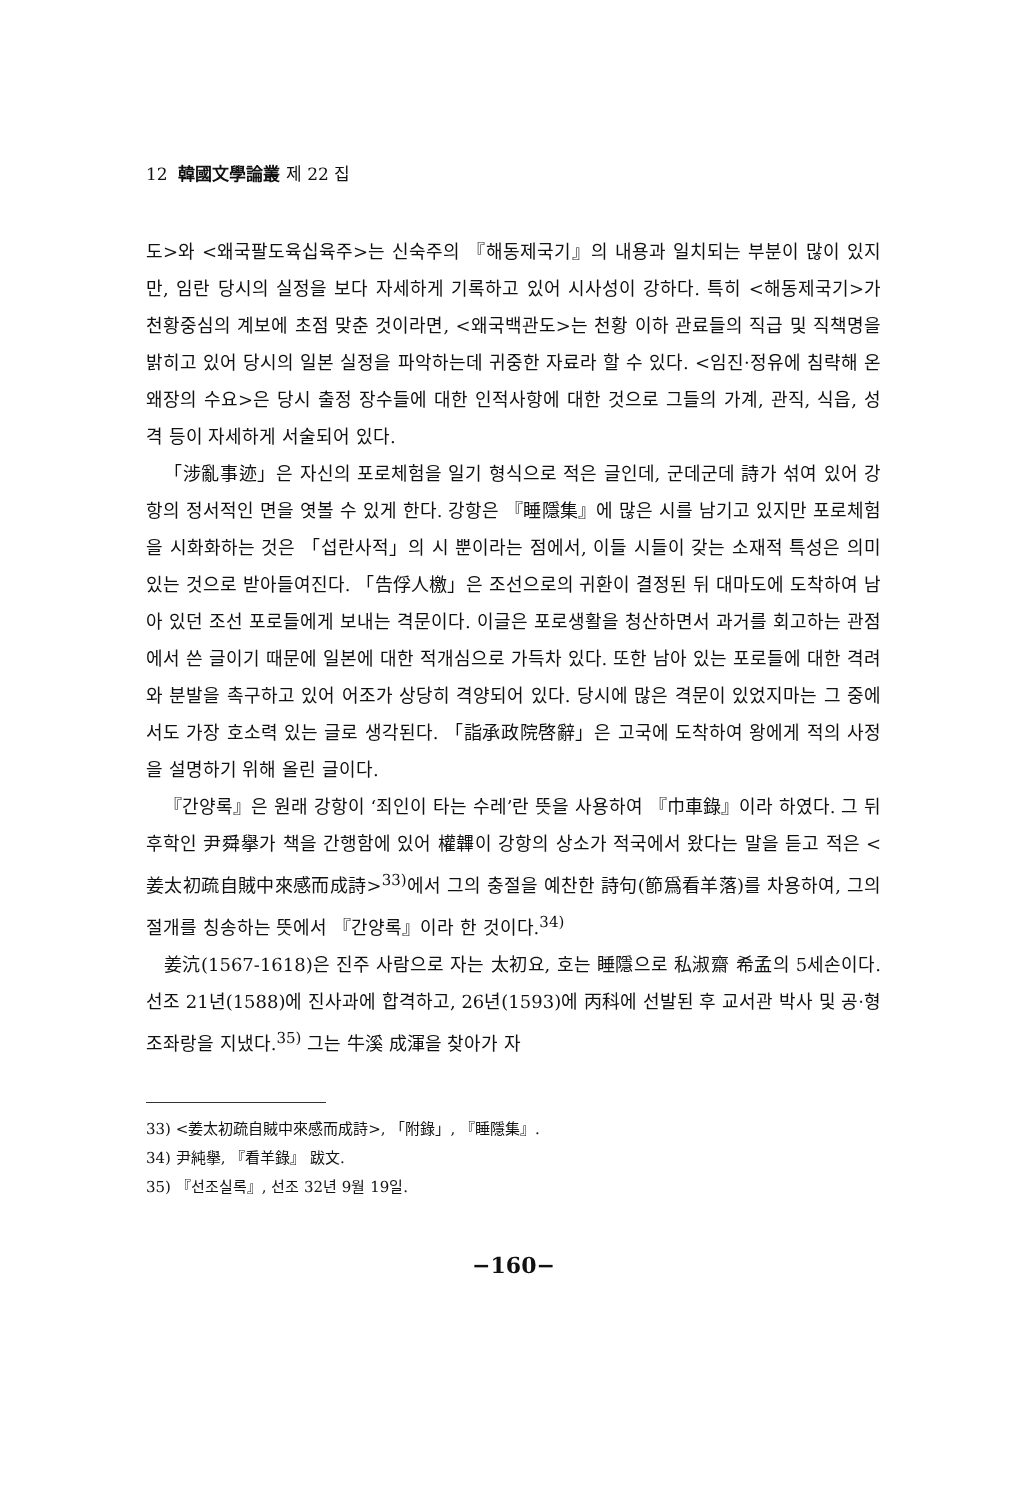12 韓國文學論叢 제 22 집
도>와 <왜국팔도육십육주>는 신숙주의 『해동제국기』의 내용과 일치되는 부분이 많이 있지만, 임란 당시의 실정을 보다 자세하게 기록하고 있어 시사성이 강하다. 특히 <해동제국기>가 천황중심의 계보에 초점 맞춘 것이라면, <왜국백관도>는 천황 이하 관료들의 직급 및 직책명을 밝히고 있어 당시의 일본 실정을 파악하는데 귀중한 자료라 할 수 있다. <임진·정유에 침략해 온 왜장의 수요>은 당시 출정 장수들에 대한 인적사항에 대한 것으로 그들의 가계, 관직, 식읍, 성격 등이 자세하게 서술되어 있다.
「涉亂事迹」은 자신의 포로체험을 일기 형식으로 적은 글인데, 군데군데 詩가 섞여 있어 강항의 정서적인 면을 엿볼 수 있게 한다. 강항은 『睡隱集』에 많은 시를 남기고 있지만 포로체험을 시화화하는 것은 「섭란사적」의 시 뿐이라는 점에서, 이들 시들이 갖는 소재적 특성은 의미 있는 것으로 받아들여진다. 「告俘人檄」은 조선으로의 귀환이 결정된 뒤 대마도에 도착하여 남아 있던 조선 포로들에게 보내는 격문이다. 이글은 포로생활을 청산하면서 과거를 회고하는 관점에서 쓴 글이기 때문에 일본에 대한 적개심으로 가득차 있다. 또한 남아 있는 포로들에 대한 격려와 분발을 촉구하고 있어 어조가 상당히 격양되어 있다. 당시에 많은 격문이 있었지마는 그 중에서도 가장 호소력 있는 글로 생각된다. 「詣承政院啓辭」은 고국에 도착하여 왕에게 적의 사정을 설명하기 위해 올린 글이다.
『간양록』은 원래 강항이 ‘죄인이 타는 수레’란 뜻을 사용하여 『巾車錄』이라 하였다. 그 뒤 후학인 尹舜擧가 책을 간행함에 있어 權韠이 강항의 상소가 적국에서 왔다는 말을 듣고 적은 <姜太初疏自賊中來感而成詩><sup>33)</sup>에서 그의 충절을 예찬한 詩句(節爲看羊落)를 차용하여, 그의 절개를 칭송하는 뜻에서 『간양록』이라 한 것이다.<sup>34)</sup>
姜沆(1567-1618)은 진주 사람으로 자는 太初요, 호는 睡隱으로 私淑齋 希孟의 5세손이다. 선조 21년(1588)에 진사과에 합격하고, 26년(1593)에 丙科에 선발된 후 교서관 박사 및 공·형조좌랑을 지냈다.<sup>35)</sup> 그는 牛溪 成渾을 찾아가 자
33) <姜太初疏自賊中來感而成詩>, 「附錄」, 『睡隱集』.
34) 尹純擧, 『看羊錄』 跋文.
35) 『선조실록』, 선조 32년 9월 19일.
−160−